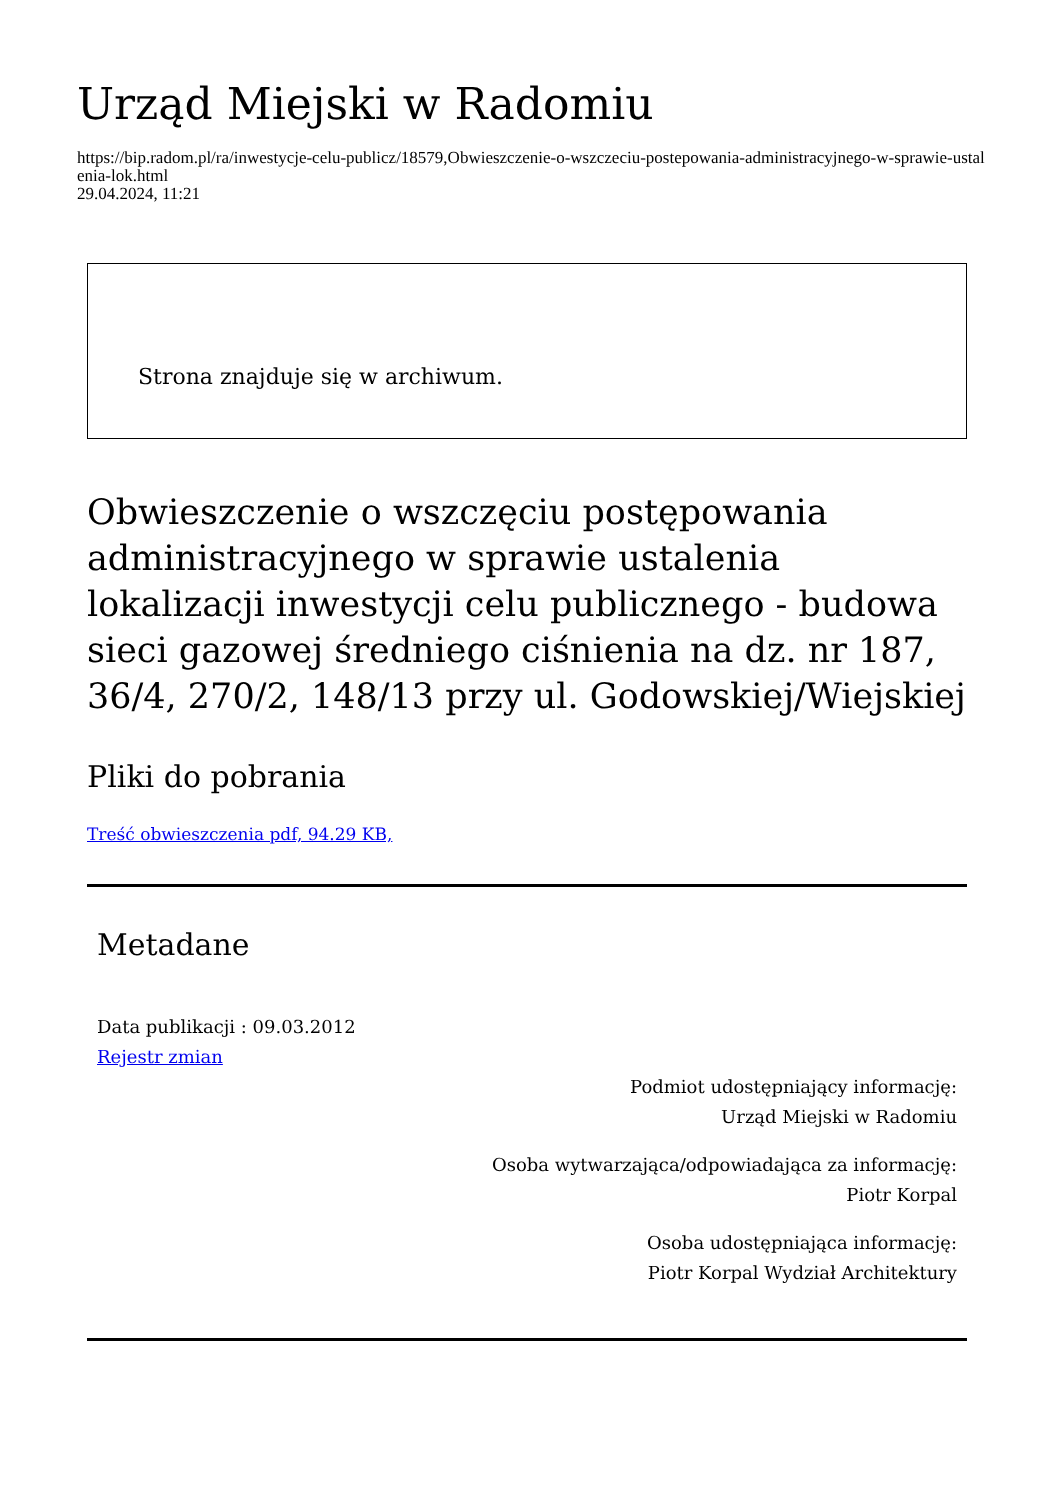Urząd Miejski w Radomiu
https://bip.radom.pl/ra/inwestycje-celu-publicz/18579,Obwieszczenie-o-wszczeciu-postepowania-administracyjnego-w-sprawie-ustalenia-lok.html
29.04.2024, 11:21
Strona znajduje się w archiwum.
Obwieszczenie o wszczęciu postępowania administracyjnego w sprawie ustalenia lokalizacji inwestycji celu publicznego - budowa sieci gazowej średniego ciśnienia na dz. nr 187, 36/4, 270/2, 148/13 przy ul. Godowskiej/Wiejskiej
Pliki do pobrania
Treść obwieszczenia pdf, 94.29 KB,
Metadane
Data publikacji : 09.03.2012
Rejestr zmian
Podmiot udostępniający informację:
Urząd Miejski w Radomiu
Osoba wytwarzająca/odpowiadająca za informację:
Piotr Korpal
Osoba udostępniająca informację:
Piotr Korpal Wydział Architektury